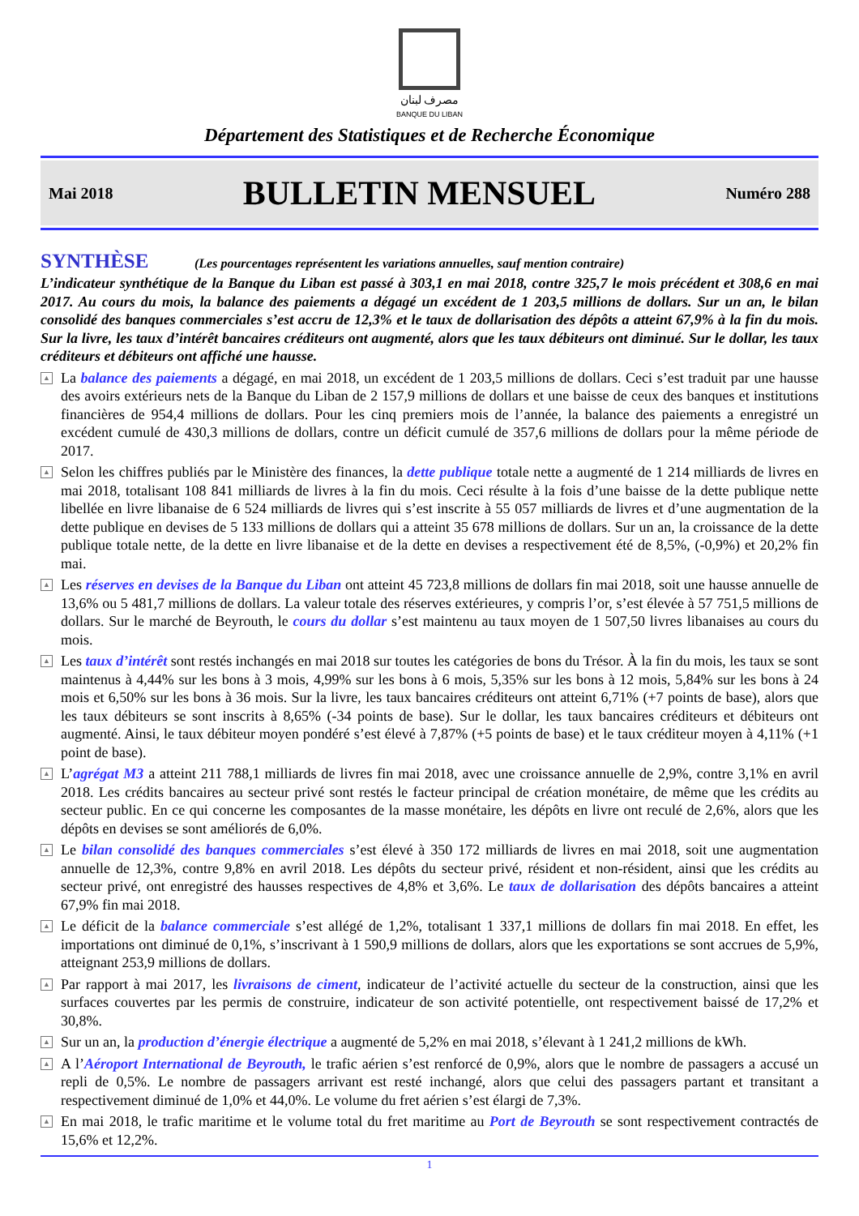مصرف لبنان
BANQUE DU LIBAN
Département des Statistiques et de Recherche Économique
Mai 2018
BULLETIN MENSUEL
Numéro 288
SYNTHÈSE (Les pourcentages représentent les variations annuelles, sauf mention contraire)
L’indicateur synthétique de la Banque du Liban est passé à 303,1 en mai 2018, contre 325,7 le mois précédent et 308,6 en mai 2017. Au cours du mois, la balance des paiements a dégagé un excédent de 1 203,5 millions de dollars. Sur un an, le bilan consolidé des banques commerciales s’est accru de 12,3% et le taux de dollarisation des dépôts a atteint 67,9% à la fin du mois. Sur la livre, les taux d’intérêt bancaires créditeurs ont augmenté, alors que les taux débiteurs ont diminué. Sur le dollar, les taux créditeurs et débiteurs ont affiché une hausse.
▲ La balance des paiements a dégagé, en mai 2018, un excédent de 1 203,5 millions de dollars. Ceci s’est traduit par une hausse des avoirs extérieurs nets de la Banque du Liban de 2 157,9 millions de dollars et une baisse de ceux des banques et institutions financières de 954,4 millions de dollars. Pour les cinq premiers mois de l’année, la balance des paiements a enregistré un excédent cumulé de 430,3 millions de dollars, contre un déficit cumulé de 357,6 millions de dollars pour la même période de 2017.
▲ Selon les chiffres publiés par le Ministère des finances, la dette publique totale nette a augmenté de 1 214 milliards de livres en mai 2018, totalisant 108 841 milliards de livres à la fin du mois. Ceci résulte à la fois d’une baisse de la dette publique nette libellée en livre libanaise de 6 524 milliards de livres qui s’est inscrite à 55 057 milliards de livres et d’une augmentation de la dette publique en devises de 5 133 millions de dollars qui a atteint 35 678 millions de dollars. Sur un an, la croissance de la dette publique totale nette, de la dette en livre libanaise et de la dette en devises a respectivement été de 8,5%, (-0,9%) et 20,2% fin mai.
▲ Les réserves en devises de la Banque du Liban ont atteint 45 723,8 millions de dollars fin mai 2018, soit une hausse annuelle de 13,6% ou 5 481,7 millions de dollars. La valeur totale des réserves extérieures, y compris l’or, s’est élevée à 57 751,5 millions de dollars. Sur le marché de Beyrouth, le cours du dollar s’est maintenu au taux moyen de 1 507,50 livres libanaises au cours du mois.
▲ Les taux d’intérêt sont restés inchangés en mai 2018 sur toutes les catégories de bons du Trésor. À la fin du mois, les taux se sont maintenus à 4,44% sur les bons à 3 mois, 4,99% sur les bons à 6 mois, 5,35% sur les bons à 12 mois, 5,84% sur les bons à 24 mois et 6,50% sur les bons à 36 mois. Sur la livre, les taux bancaires créditeurs ont atteint 6,71% (+7 points de base), alors que les taux débiteurs se sont inscrits à 8,65% (-34 points de base). Sur le dollar, les taux bancaires créditeurs et débiteurs ont augmenté. Ainsi, le taux débiteur moyen pondéré s’est élevé à 7,87% (+5 points de base) et le taux créditeur moyen à 4,11% (+1 point de base).
▲ L’agrégat M3 a atteint 211 788,1 milliards de livres fin mai 2018, avec une croissance annuelle de 2,9%, contre 3,1% en avril 2018. Les crédits bancaires au secteur privé sont restés le facteur principal de création monétaire, de même que les crédits au secteur public. En ce qui concerne les composantes de la masse monétaire, les dépôts en livre ont reculé de 2,6%, alors que les dépôts en devises se sont améliorés de 6,0%.
▲ Le bilan consolidé des banques commerciales s’est élevé à 350 172 milliards de livres en mai 2018, soit une augmentation annuelle de 12,3%, contre 9,8% en avril 2018. Les dépôts du secteur privé, résident et non-résident, ainsi que les crédits au secteur privé, ont enregistré des hausses respectives de 4,8% et 3,6%. Le taux de dollarisation des dépôts bancaires a atteint 67,9% fin mai 2018.
▲ Le déficit de la balance commerciale s’est allégé de 1,2%, totalisant 1 337,1 millions de dollars fin mai 2018. En effet, les importations ont diminué de 0,1%, s’inscrivant à 1 590,9 millions de dollars, alors que les exportations se sont accrues de 5,9%, atteignant 253,9 millions de dollars.
▲ Par rapport à mai 2017, les livraisons de ciment, indicateur de l’activité actuelle du secteur de la construction, ainsi que les surfaces couvertes par les permis de construire, indicateur de son activité potentielle, ont respectivement baissé de 17,2% et 30,8%.
▲ Sur un an, la production d’énergie électrique a augmenté de 5,2% en mai 2018, s’élevant à 1 241,2 millions de kWh.
▲ A l’Aéroport International de Beyrouth, le trafic aérien s’est renforcé de 0,9%, alors que le nombre de passagers a accusé un repli de 0,5%. Le nombre de passagers arrivant est resté inchangé, alors que celui des passagers partant et transitant a respectivement diminué de 1,0% et 44,0%. Le volume du fret aérien s’est élargi de 7,3%.
▲ En mai 2018, le trafic maritime et le volume total du fret maritime au Port de Beyrouth se sont respectivement contractés de 15,6% et 12,2%.
1